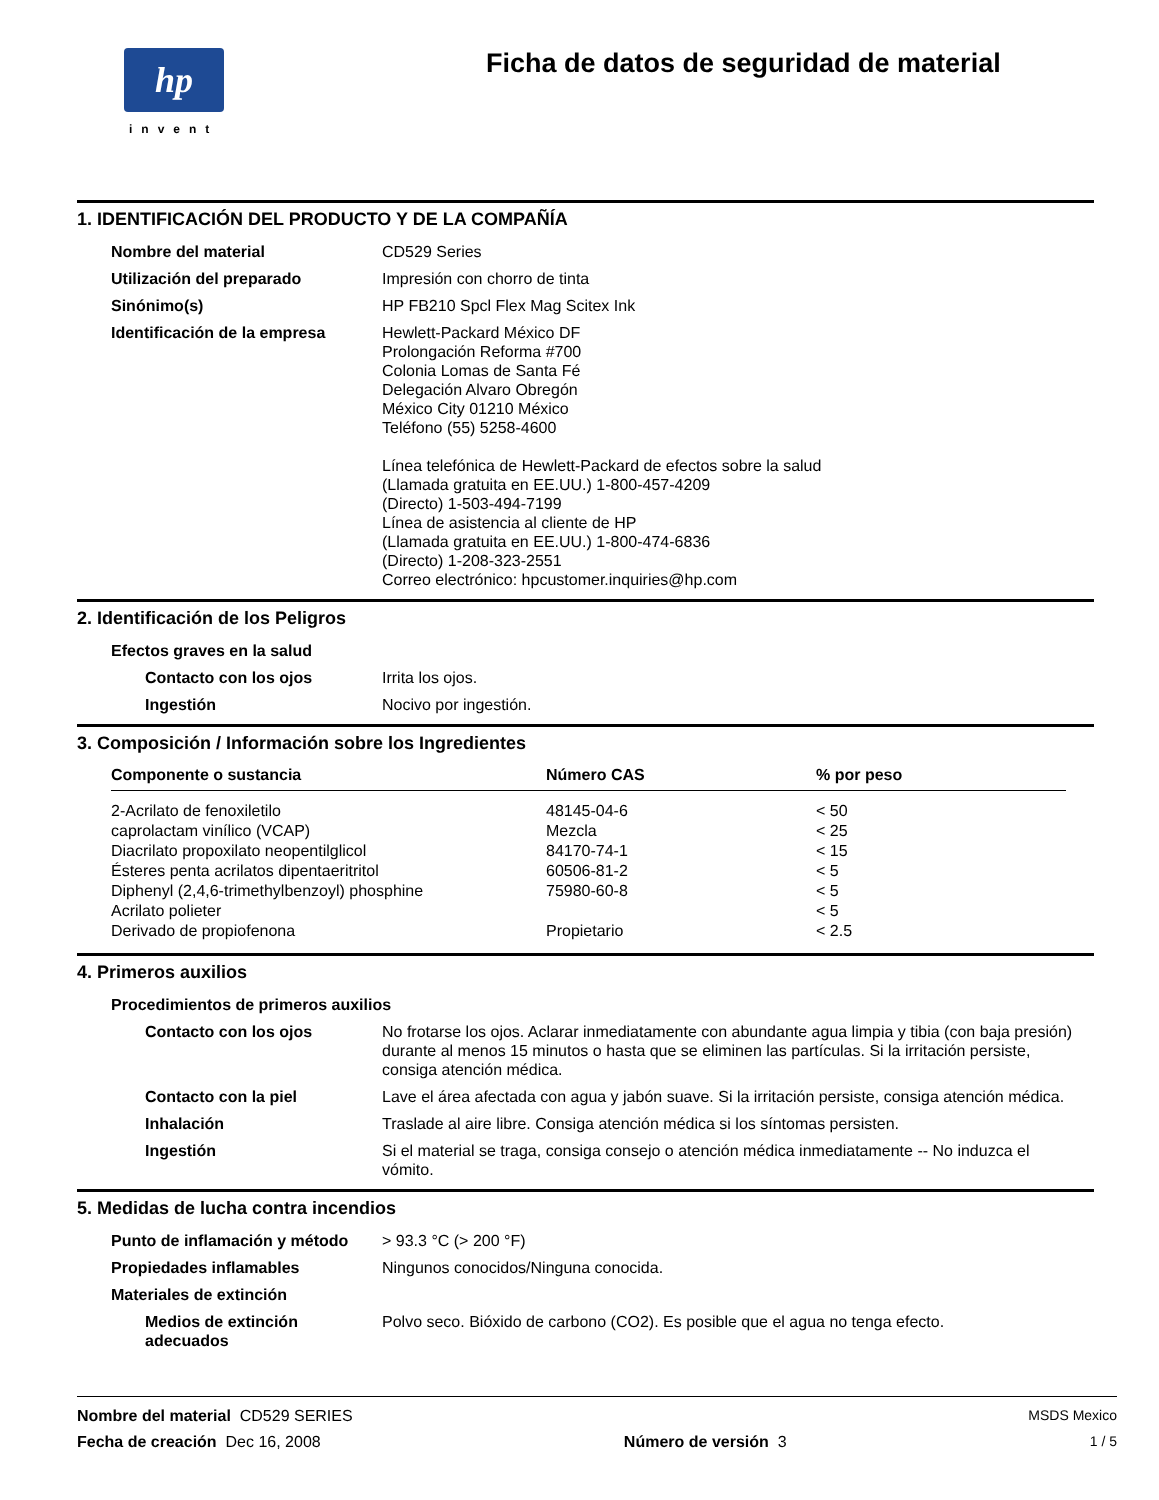hp
invent
Ficha de datos de seguridad de material
1. IDENTIFICACIÓN DEL PRODUCTO Y DE LA COMPAÑÍA
| Nombre del material | CD529 Series |
| Utilización del preparado | Impresión con chorro de tinta |
| Sinónimo(s) | HP FB210 Spcl Flex Mag Scitex Ink |
| Identificación de la empresa | Hewlett-Packard México DF Prolongación Reforma #700 Colonia Lomas de Santa Fé Delegación Alvaro Obregón México City 01210 México Teléfono (55) 5258-4600 Línea telefónica de Hewlett-Packard de efectos sobre la salud (Llamada gratuita en EE.UU.) 1-800-457-4209 (Directo) 1-503-494-7199 Línea de asistencia al cliente de HP (Llamada gratuita en EE.UU.) 1-800-474-6836 (Directo) 1-208-323-2551 Correo electrónico: hpcustomer.inquiries@hp.com |
2. Identificación de los Peligros
| Efectos graves en la salud | |
| Contacto con los ojos | Irrita los ojos. |
| Ingestión | Nocivo por ingestión. |
3. Composición / Información sobre los Ingredientes
| Componente o sustancia | Número CAS | % por peso |
| --- | --- | --- |
| 2-Acrilato de fenoxiletilo | 48145-04-6 | < 50 |
| caprolactam vinílico (VCAP) | Mezcla | < 25 |
| Diacrilato propoxilato neopentilglicol | 84170-74-1 | < 15 |
| Ésteres penta acrilatos dipentaeritritol | 60506-81-2 | < 5 |
| Diphenyl (2,4,6-trimethylbenzoyl) phosphine | 75980-60-8 | < 5 |
| Acrilato polieter | | < 5 |
| Derivado de propiofenona | Propietario | < 2.5 |
4. Primeros auxilios
| Procedimientos de primeros auxilios | |
| Contacto con los ojos | No frotarse los ojos. Aclarar inmediatamente con abundante agua limpia y tibia (con baja presión) durante al menos 15 minutos o hasta que se eliminen las partículas. Si la irritación persiste, consiga atención médica. |
| Contacto con la piel | Lave el área afectada con agua y jabón suave. Si la irritación persiste, consiga atención médica. |
| Inhalación | Traslade al aire libre. Consiga atención médica si los síntomas persisten. |
| Ingestión | Si el material se traga, consiga consejo o atención médica inmediatamente -- No induzca el vómito. |
5. Medidas de lucha contra incendios
| Punto de inflamación y método | > 93.3 °C (> 200 °F) |
| Propiedades inflamables | Ningunos conocidos/Ninguna conocida. |
| Materiales de extinción | |
| Medios de extinción adecuados | Polvo seco. Bióxido de carbono (CO2). Es posible que el agua no tenga efecto. |
Nombre del material CD529 SERIES MSDS Mexico
Fecha de creación Dec 16, 2008 Número de versión 3 1 / 5